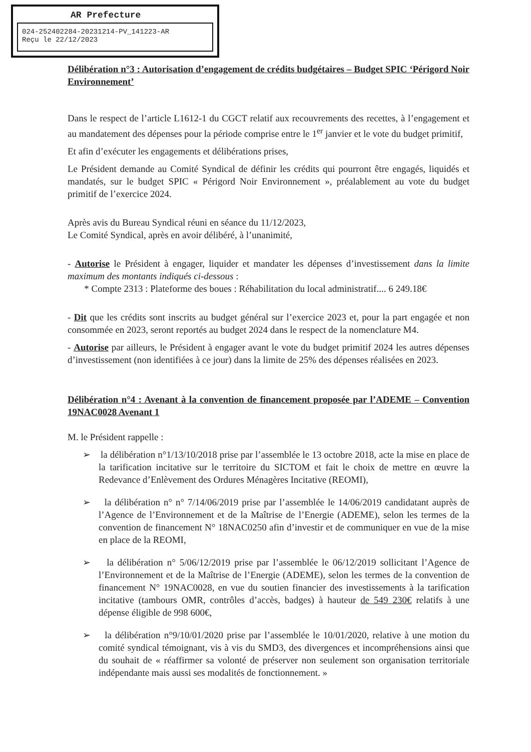AR Prefecture
024-252402284-20231214-PV_141223-AR
Reçu le 22/12/2023
Délibération n°3 : Autorisation d’engagement de crédits budgétaires – Budget SPIC ‘Périgord Noir Environnement’
Dans le respect de l’article L1612-1 du CGCT relatif aux recouvrements des recettes, à l’engagement et au mandatement des dépenses pour la période comprise entre le 1<sup>er</sup> janvier et le vote du budget primitif,
Et afin d’exécuter les engagements et délibérations prises,
Le Président demande au Comité Syndical de définir les crédits qui pourront être engagés, liquidés et mandatés, sur le budget SPIC « Périgord Noir Environnement », préalablement au vote du budget primitif de l’exercice 2024.
Après avis du Bureau Syndical réuni en séance du 11/12/2023,
Le Comité Syndical, après en avoir délibéré, à l’unanimité,
- Autorise le Président à engager, liquider et mandater les dépenses d’investissement dans la limite maximum des montants indiqués ci-dessous :
* Compte 2313 : Plateforme des boues : Réhabilitation du local administratif.... 6 249.18€
- Dit que les crédits sont inscrits au budget général sur l’exercice 2023 et, pour la part engagée et non consommée en 2023, seront reportés au budget 2024 dans le respect de la nomenclature M4.
- Autorise par ailleurs, le Président à engager avant le vote du budget primitif 2024 les autres dépenses d’investissement (non identifiées à ce jour) dans la limite de 25% des dépenses réalisées en 2023.
Délibération n°4 : Avenant à la convention de financement proposée par l’ADEME – Convention 19NAC0028 Avenant 1
M. le Président rappelle :
➢ la délibération n°1/13/10/2018 prise par l’assemblée le 13 octobre 2018, acte la mise en place de la tarification incitative sur le territoire du SICTOM et fait le choix de mettre en œuvre la Redevance d’Enlèvement des Ordures Ménagères Incitative (REOMI),
➢ la délibération n° n° 7/14/06/2019 prise par l’assemblée le 14/06/2019 candidatant auprès de l’Agence de l’Environnement et de la Maîtrise de l’Energie (ADEME), selon les termes de la convention de financement N° 18NAC0250 afin d’investir et de communiquer en vue de la mise en place de la REOMI,
➢ la délibération n° 5/06/12/2019 prise par l’assemblée le 06/12/2019 sollicitant l’Agence de l’Environnement et de la Maîtrise de l’Energie (ADEME), selon les termes de la convention de financement N° 19NAC0028, en vue du soutien financier des investissements à la tarification incitative (tambours OMR, contrôles d’accès, badges) à hauteur de 549 230€ relatifs à une dépense éligible de 998 600€,
➢ la délibération n°9/10/01/2020 prise par l’assemblée le 10/01/2020, relative à une motion du comité syndical témoignant, vis à vis du SMD3, des divergences et incompréhensions ainsi que du souhait de « réaffirmer sa volonté de préserver non seulement son organisation territoriale indépendante mais aussi ses modalités de fonctionnement. »